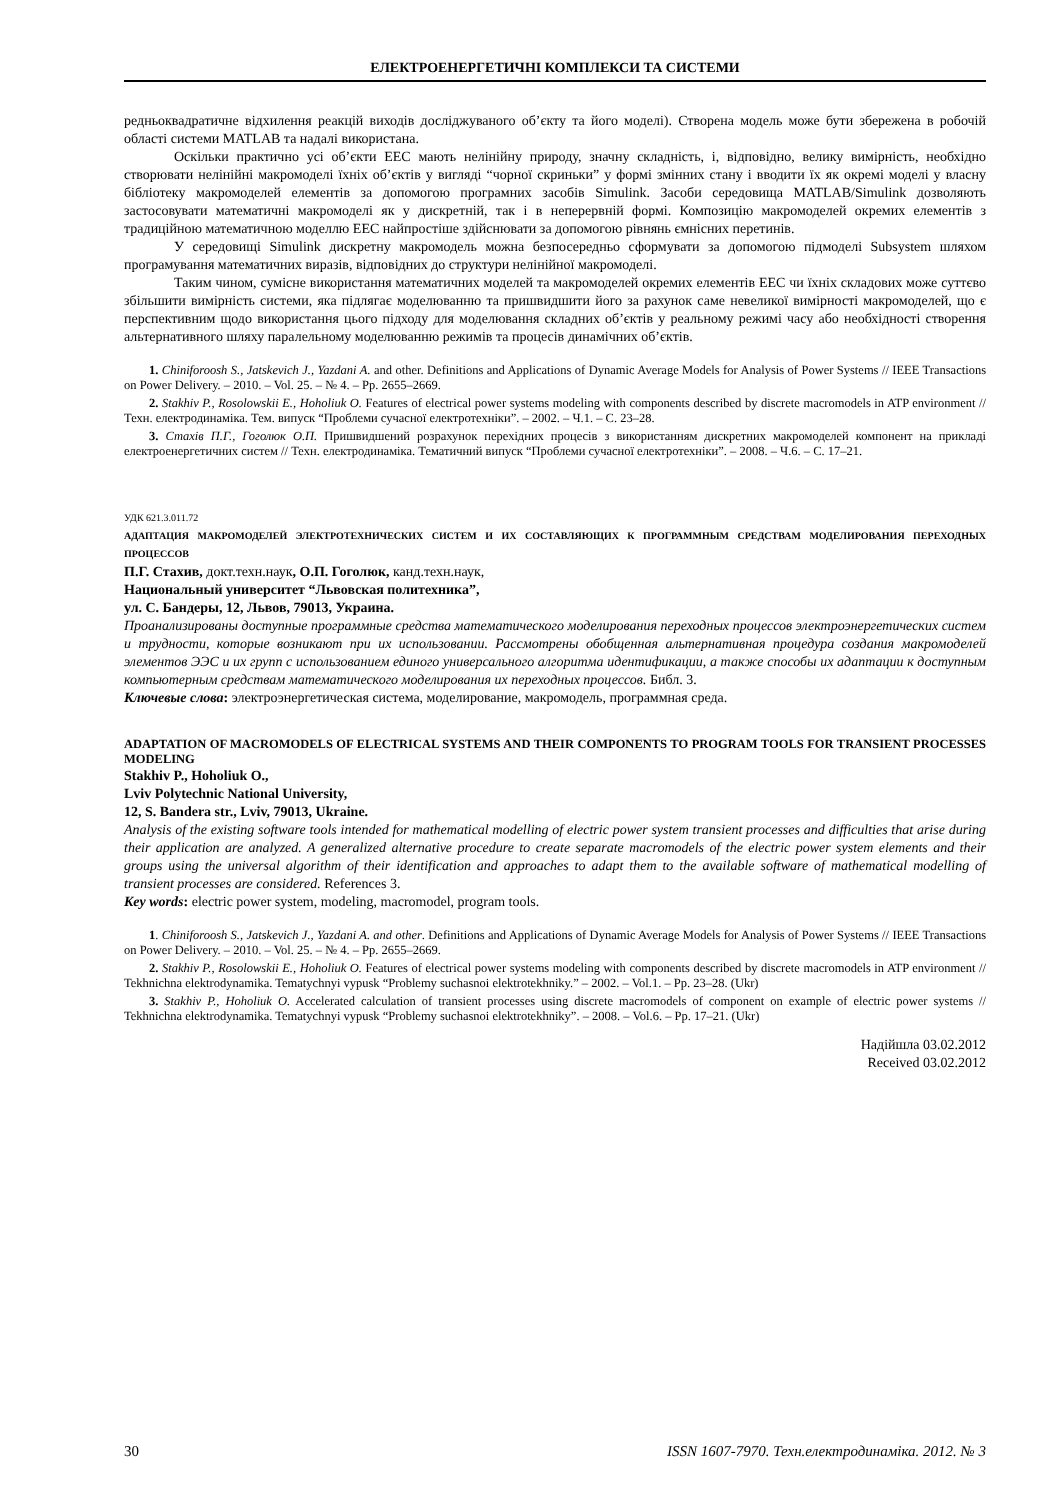ЕЛЕКТРОЕНЕРГЕТИЧНІ КОМПЛЕКСИ ТА СИСТЕМИ
редньоквадратичне відхилення реакцій виходів досліджуваного об’єкту та його моделі). Створена модель може бути збережена в робочій області системи MATLAB та надалі використана.
Оскільки практично усі об’єкти ЕЕС мають нелінійну природу, значну складність, і, відповідно, велику вимірність, необхідно створювати нелінійні макромоделі їхніх об’єктів у вигляді “чорної скриньки” у формі змінних стану і вводити їх як окремі моделі у власну бібліотеку макромоделей елементів за допомогою програмних засобів Simulink. Засоби середовища MATLAB/Simulink дозволяють застосовувати математичні макромоделі як у дискретній, так і в неперервній формі. Композицію макромоделей окремих елементів з традиційною математичною моделлю ЕЕС найпростіше здійснювати за допомогою рівнянь ємнісних перетинів.
У середовищі Simulink дискретну макромодель можна безпосередньо сформувати за допомогою підмоделі Subsystem шляхом програмування математичних виразів, відповідних до структури нелінійної макромоделі.
Таким чином, сумісне використання математичних моделей та макромоделей окремих елементів ЕЕС чи їхніх складових може суттєво збільшити вимірність системи, яка підлягає моделюванню та пришвидшити його за рахунок саме невеликої вимірності макромоделей, що є перспективним щодо використання цього підходу для моделювання складних об’єктів у реальному режимі часу або необхідності створення альтернативного шляху паралельному моделюванню режимів та процесів динамічних об’єктів.
1. Chiniforoosh S., Jatskevich J., Yazdani A. and other. Definitions and Applications of Dynamic Average Models for Analysis of Power Systems // IEEE Transactions on Power Delivery. – 2010. – Vol. 25. – № 4. – Pp. 2655–2669.
2. Stakhiv P., Rosolowskii E., Hoholiuk O. Features of electrical power systems modeling with components described by discrete macromodels in ATP environment // Техн. електродинаміка. Тем. випуск “Проблеми сучасної електротехніки”. – 2002. – Ч.1. – С. 23–28.
3. Стахів П.Г., Гоголюк О.П. Пришвидшений розрахунок перехідних процесів з використанням дискретних макромоделей компонент на прикладі електроенергетичних систем // Техн. електродинаміка. Тематичний випуск “Проблеми сучасної електротехніки”. – 2008. – Ч.6. – С. 17–21.
УДК 621.3.011.72
АДАПТАЦИЯ МАКРОМОДЕЛЕЙ ЭЛЕКТРОТЕХНИЧЕСКИХ СИСТЕМ И ИХ СОСТАВЛЯЮЩИХ К ПРОГРАММНЫМ СРЕДСТВАМ МОДЕЛИРОВАНИЯ ПЕРЕХОДНЫХ ПРОЦЕССОВ
П.Г. Стахив, докт.техн.наук, О.П. Гоголюк, канд.техн.наук,
Национальный университет “Львовская политехника”,
ул. С. Бандеры, 12, Львов, 79013, Украина.
Проанализированы доступные программные средства математического моделирования переходных процессов электроэнергетических систем и трудности, которые возникают при их использовании. Рассмотрены обобщенная альтернативная процедура создания макромоделей элементов ЭЭС и их групп с использованием единого универсального алгоритма идентификации, а также способы их адаптации к доступным компьютерным средствам математического моделирования их переходных процессов. Библ. 3.
Ключевые слова: электроэнергетическая система, моделирование, макромодель, программная среда.
ADAPTATION OF MACROMODELS OF ELECTRICAL SYSTEMS AND THEIR COMPONENTS TO PROGRAM TOOLS FOR TRANSIENT PROCESSES MODELING
Stakhiv P., Hoholiuk O.,
Lviv Polytechnic National University,
12, S. Bandera str., Lviv, 79013, Ukraine.
Analysis of the existing software tools intended for mathematical modelling of electric power system transient processes and difficulties that arise during their application are analyzed. A generalized alternative procedure to create separate macromodels of the electric power system elements and their groups using the universal algorithm of their identification and approaches to adapt them to the available software of mathematical modelling of transient processes are considered. References 3.
Key words: electric power system, modeling, macromodel, program tools.
1. Chiniforoosh S., Jatskevich J., Yazdani A. and other. Definitions and Applications of Dynamic Average Models for Analysis of Power Systems // IEEE Transactions on Power Delivery. – 2010. – Vol. 25. – № 4. – Pp. 2655–2669.
2. Stakhiv P., Rosolowskii E., Hoholiuk O. Features of electrical power systems modeling with components described by discrete macromodels in ATP environment // Tekhnichna elektrodynamika. Tematychnyi vypusk “Problemy suchasnoi elektrotekhniky.” – 2002. – Vol.1. – Pp. 23–28. (Ukr)
3. Stakhiv P., Hoholiuk O. Accelerated calculation of transient processes using discrete macromodels of component on example of electric power systems // Tekhnichna elektrodynamika. Tematychnyi vypusk “Problemy suchasnoi elektrotekhniky”. – 2008. – Vol.6. – Pp. 17–21. (Ukr)
Надійшла 03.02.2012
Received 03.02.2012
30 ISSN 1607-7970. Техн.електродинаміка. 2012. № 3